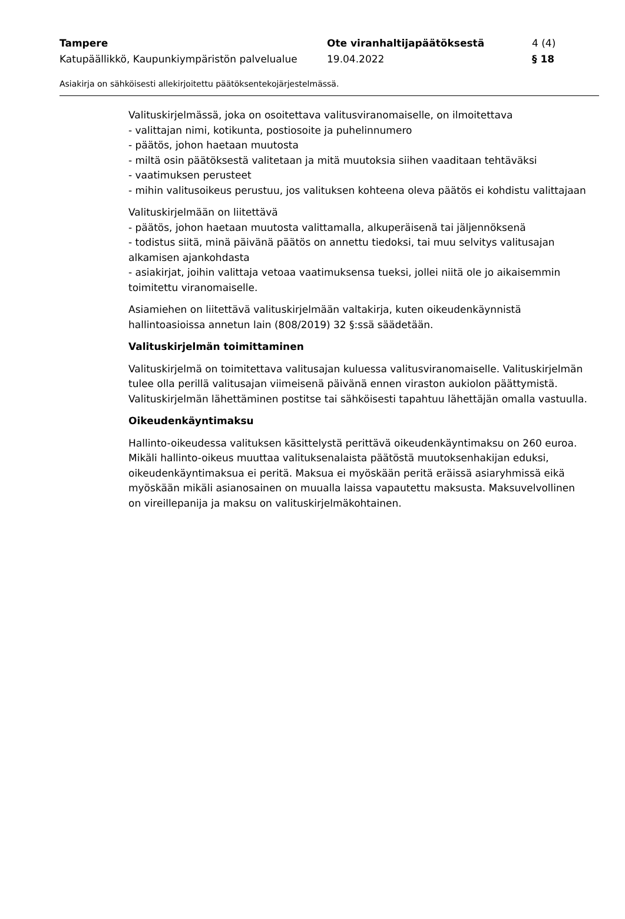Tampere Ote viranhaltijapäätöksestä 4 (4)
Katupäällikkö, Kaupunkiympäristön palvelualue
19.04.2022 § 18
Asiakirja on sähköisesti allekirjoitettu päätöksentekojärjestelmässä.
Valituskirjelmässä, joka on osoitettava valitusviranomaiselle, on ilmoitettava
- valittajan nimi, kotikunta, postiosoite ja puhelinnumero
- päätös, johon haetaan muutosta
- miltä osin päätöksestä valitetaan ja mitä muutoksia siihen vaaditaan tehtäväksi
- vaatimuksen perusteet
- mihin valitusoikeus perustuu, jos valituksen kohteena oleva päätös ei kohdistu valittajaan
Valituskirjelmään on liitettävä
- päätös, johon haetaan muutosta valittamalla, alkuperäisenä tai jäljennöksenä
- todistus siitä, minä päivänä päätös on annettu tiedoksi, tai muu selvitys valitusajan alkamisen ajankohdasta
- asiakirjat, joihin valittaja vetoaa vaatimuksensa tueksi, jollei niitä ole jo aikaisemmin toimitettu viranomaiselle.
Asiamiehen on liitettävä valituskirjelmään valtakirja, kuten oikeudenkäynnistä hallintoasioissa annetun lain (808/2019) 32 §:ssä säädetään.
Valituskirjelmän toimittaminen
Valituskirjelmä on toimitettava valitusajan kuluessa valitusviranomaiselle. Valituskirjelmän tulee olla perillä valitusajan viimeisenä päivänä ennen viraston aukiolon päättymistä. Valituskirjelmän lähettäminen postitse tai sähköisesti tapahtuu lähettäjän omalla vastuulla.
Oikeudenkäyntimaksu
Hallinto-oikeudessa valituksen käsittelystä perittävä oikeudenkäyntimaksu on 260 euroa. Mikäli hallinto-oikeus muuttaa valituksenalaista päätöstä muutoksenhakijan eduksi, oikeudenkäyntimaksua ei peritä. Maksua ei myöskään peritä eräissä asiaryhmissä eikä myöskään mikäli asianosainen on muualla laissa vapautettu maksusta. Maksuvelvollinen on vireillepanija ja maksu on valituskirjelmäkohtainen.